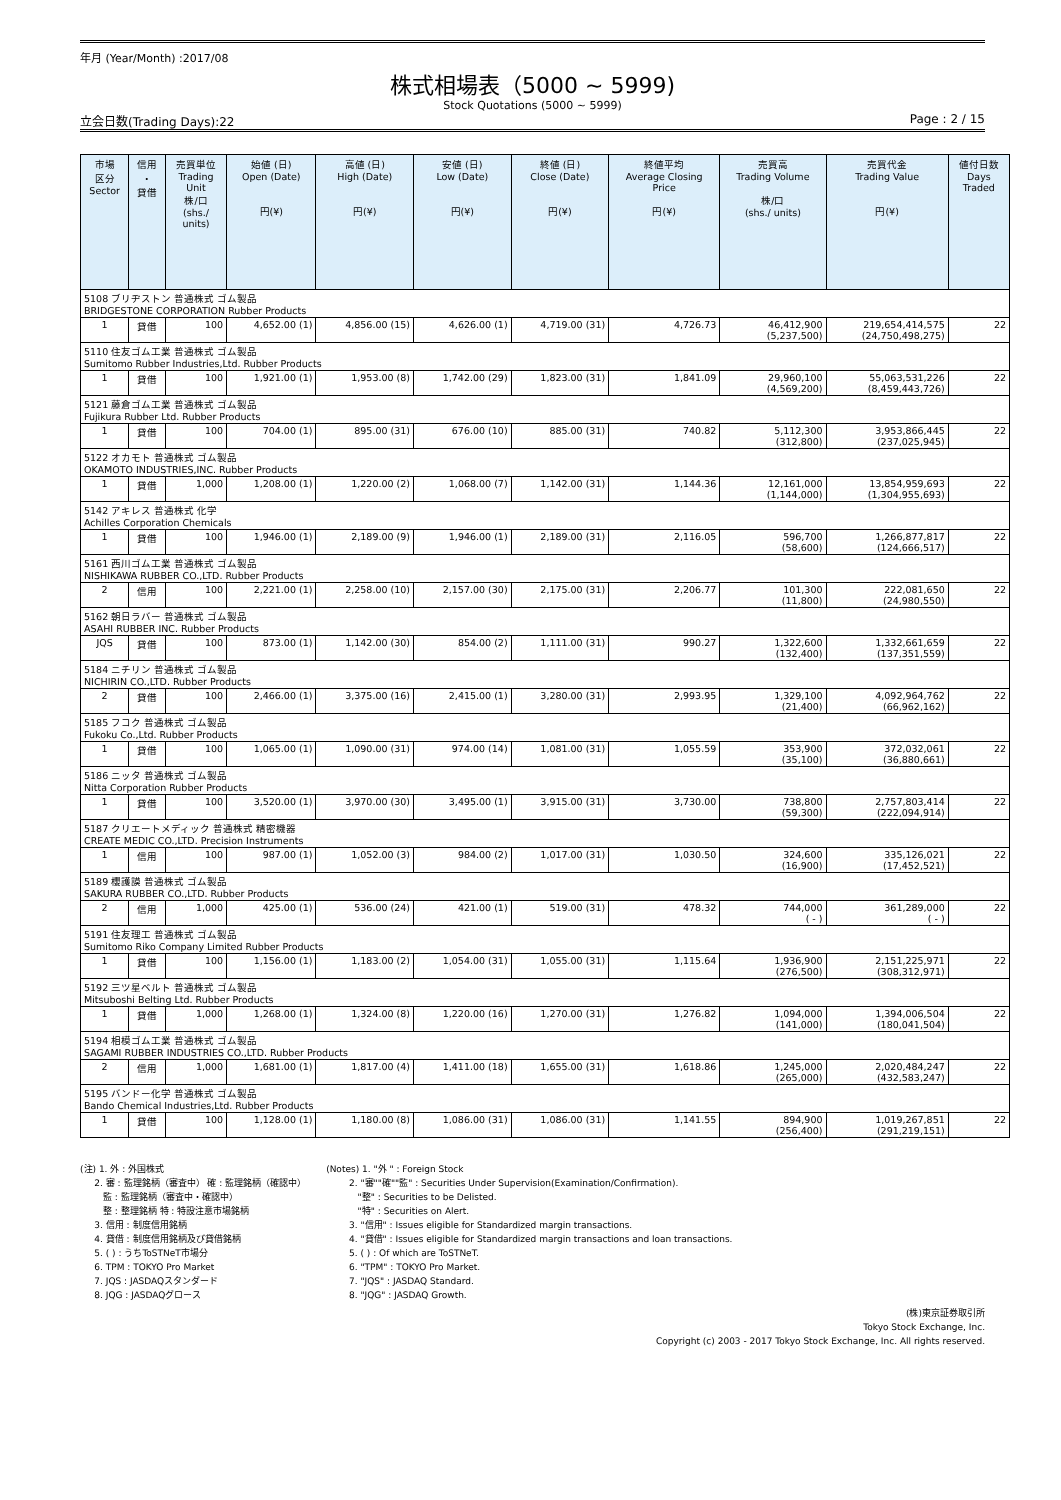年月 (Year/Month) :2017/08
株式相場表（5000 ~ 5999)
Stock Quotations (5000 ~ 5999)
立会日数(Trading Days):22 Page : 2 / 15
| 市場 区分 Sector | 信用 ・ 貸借 | 売買単位 Trading Unit 株/口 (shs./ units) | 始値 (日) Open (Date) 円(¥) | 高値 (日) High (Date) 円(¥) | 安値 (日) Low (Date) 円(¥) | 終値 (日) Close (Date) 円(¥) | 終値平均 Average Closing Price 円(¥) | 売買高 Trading Volume 株/口 (shs./ units) | 売買代金 Trading Value 円(¥) | 値付日数 Days Traded |
| --- | --- | --- | --- | --- | --- | --- | --- | --- | --- | --- |
| 5108 ブリヂストン 普通株式 ゴム製品 BRIDGESTONE CORPORATION Rubber Products | | | | | | | | | | |
| 1 | 貸借 | 100 | 4,652.00 (1) | 4,856.00 (15) | 4,626.00 (1) | 4,719.00 (31) | 4,726.73 | 46,412,900 (5,237,500) | 219,654,414,575 (24,750,498,275) | 22 |
| 5110 住友ゴム工業 普通株式 ゴム製品 Sumitomo Rubber Industries,Ltd. Rubber Products | | | | | | | | | | |
| 1 | 貸借 | 100 | 1,921.00 (1) | 1,953.00 (8) | 1,742.00 (29) | 1,823.00 (31) | 1,841.09 | 29,960,100 (4,569,200) | 55,063,531,226 (8,459,443,726) | 22 |
| 5121 藤倉ゴム工業 普通株式 ゴム製品 Fujikura Rubber Ltd. Rubber Products | | | | | | | | | | |
| 1 | 貸借 | 100 | 704.00 (1) | 895.00 (31) | 676.00 (10) | 885.00 (31) | 740.82 | 5,112,300 (312,800) | 3,953,866,445 (237,025,945) | 22 |
| 5122 オカモト 普通株式 ゴム製品 OKAMOTO INDUSTRIES,INC. Rubber Products | | | | | | | | | | |
| 1 | 貸借 | 1,000 | 1,208.00 (1) | 1,220.00 (2) | 1,068.00 (7) | 1,142.00 (31) | 1,144.36 | 12,161,000 (1,144,000) | 13,854,959,693 (1,304,955,693) | 22 |
| 5142 アキレス 普通株式 化学 Achilles Corporation Chemicals | | | | | | | | | | |
| 1 | 貸借 | 100 | 1,946.00 (1) | 2,189.00 (9) | 1,946.00 (1) | 2,189.00 (31) | 2,116.05 | 596,700 (58,600) | 1,266,877,817 (124,666,517) | 22 |
| 5161 西川ゴム工業 普通株式 ゴム製品 NISHIKAWA RUBBER CO.,LTD. Rubber Products | | | | | | | | | | |
| 2 | 信用 | 100 | 2,221.00 (1) | 2,258.00 (10) | 2,157.00 (30) | 2,175.00 (31) | 2,206.77 | 101,300 (11,800) | 222,081,650 (24,980,550) | 22 |
| 5162 朝日ラバー 普通株式 ゴム製品 ASAHI RUBBER INC. Rubber Products | | | | | | | | | | |
| JQS | 貸借 | 100 | 873.00 (1) | 1,142.00 (30) | 854.00 (2) | 1,111.00 (31) | 990.27 | 1,322,600 (132,400) | 1,332,661,659 (137,351,559) | 22 |
| 5184 ニチリン 普通株式 ゴム製品 NICHIRIN CO.,LTD. Rubber Products | | | | | | | | | | |
| 2 | 貸借 | 100 | 2,466.00 (1) | 3,375.00 (16) | 2,415.00 (1) | 3,280.00 (31) | 2,993.95 | 1,329,100 (21,400) | 4,092,964,762 (66,962,162) | 22 |
| 5185 フコク 普通株式 ゴム製品 Fukoku Co.,Ltd. Rubber Products | | | | | | | | | | |
| 1 | 貸借 | 100 | 1,065.00 (1) | 1,090.00 (31) | 974.00 (14) | 1,081.00 (31) | 1,055.59 | 353,900 (35,100) | 372,032,061 (36,880,661) | 22 |
| 5186 ニッタ 普通株式 ゴム製品 Nitta Corporation Rubber Products | | | | | | | | | | |
| 1 | 貸借 | 100 | 3,520.00 (1) | 3,970.00 (30) | 3,495.00 (1) | 3,915.00 (31) | 3,730.00 | 738,800 (59,300) | 2,757,803,414 (222,094,914) | 22 |
| 5187 クリエートメディック 普通株式 精密機器 CREATE MEDIC CO.,LTD. Precision Instruments | | | | | | | | | | |
| 1 | 信用 | 100 | 987.00 (1) | 1,052.00 (3) | 984.00 (2) | 1,017.00 (31) | 1,030.50 | 324,600 (16,900) | 335,126,021 (17,452,521) | 22 |
| 5189 櫻護謨 普通株式 ゴム製品 SAKURA RUBBER CO.,LTD. Rubber Products | | | | | | | | | | |
| 2 | 信用 | 1,000 | 425.00 (1) | 536.00 (24) | 421.00 (1) | 519.00 (31) | 478.32 | 744,000 ( - ) | 361,289,000 ( - ) | 22 |
| 5191 住友理工 普通株式 ゴム製品 Sumitomo Riko Company Limited Rubber Products | | | | | | | | | | |
| 1 | 貸借 | 100 | 1,156.00 (1) | 1,183.00 (2) | 1,054.00 (31) | 1,055.00 (31) | 1,115.64 | 1,936,900 (276,500) | 2,151,225,971 (308,312,971) | 22 |
| 5192 三ツ星ベルト 普通株式 ゴム製品 Mitsuboshi Belting Ltd. Rubber Products | | | | | | | | | | |
| 1 | 貸借 | 1,000 | 1,268.00 (1) | 1,324.00 (8) | 1,220.00 (16) | 1,270.00 (31) | 1,276.82 | 1,094,000 (141,000) | 1,394,006,504 (180,041,504) | 22 |
| 5194 相模ゴム工業 普通株式 ゴム製品 SAGAMI RUBBER INDUSTRIES CO.,LTD. Rubber Products | | | | | | | | | | |
| 2 | 信用 | 1,000 | 1,681.00 (1) | 1,817.00 (4) | 1,411.00 (18) | 1,655.00 (31) | 1,618.86 | 1,245,000 (265,000) | 2,020,484,247 (432,583,247) | 22 |
| 5195 バンドー化学 普通株式 ゴム製品 Bando Chemical Industries,Ltd. Rubber Products | | | | | | | | | | |
| 1 | 貸借 | 100 | 1,128.00 (1) | 1,180.00 (8) | 1,086.00 (31) | 1,086.00 (31) | 1,141.55 | 894,900 (256,400) | 1,019,267,851 (291,219,151) | 22 |
(注) 1. 外 : 外国株式 2. 審 : 監理銘柄（審査中） 確 : 監理銘柄（確認中） 監 : 監理銘柄（審査中・確認中） 整 : 整理銘柄 特 : 特設注意市場銘柄 3. 信用 : 制度信用銘柄 4. 貸借 : 制度信用銘柄及び貸借銘柄 5. ( ) : うちToSTNeT市場分 6. TPM : TOKYO Pro Market 7. JQS : JASDAQスタンダード 8. JQG : JASDAQグロース
(Notes) 1. "外 " : Foreign Stock 2. "審""確""監" : Securities Under Supervision(Examination/Confirmation). "整" : Securities to be Delisted. "特" : Securities on Alert. 3. "信用" : Issues eligible for Standardized margin transactions. 4. "貸借" : Issues eligible for Standardized margin transactions and loan transactions. 5. ( ) : Of which are ToSTNeT. 6. "TPM" : TOKYO Pro Market. 7. "JQS" : JASDAQ Standard. 8. "JQG" : JASDAQ Growth.
(株)東京証券取引所
Tokyo Stock Exchange, Inc.
Copyright (c) 2003 - 2017 Tokyo Stock Exchange, Inc. All rights reserved.